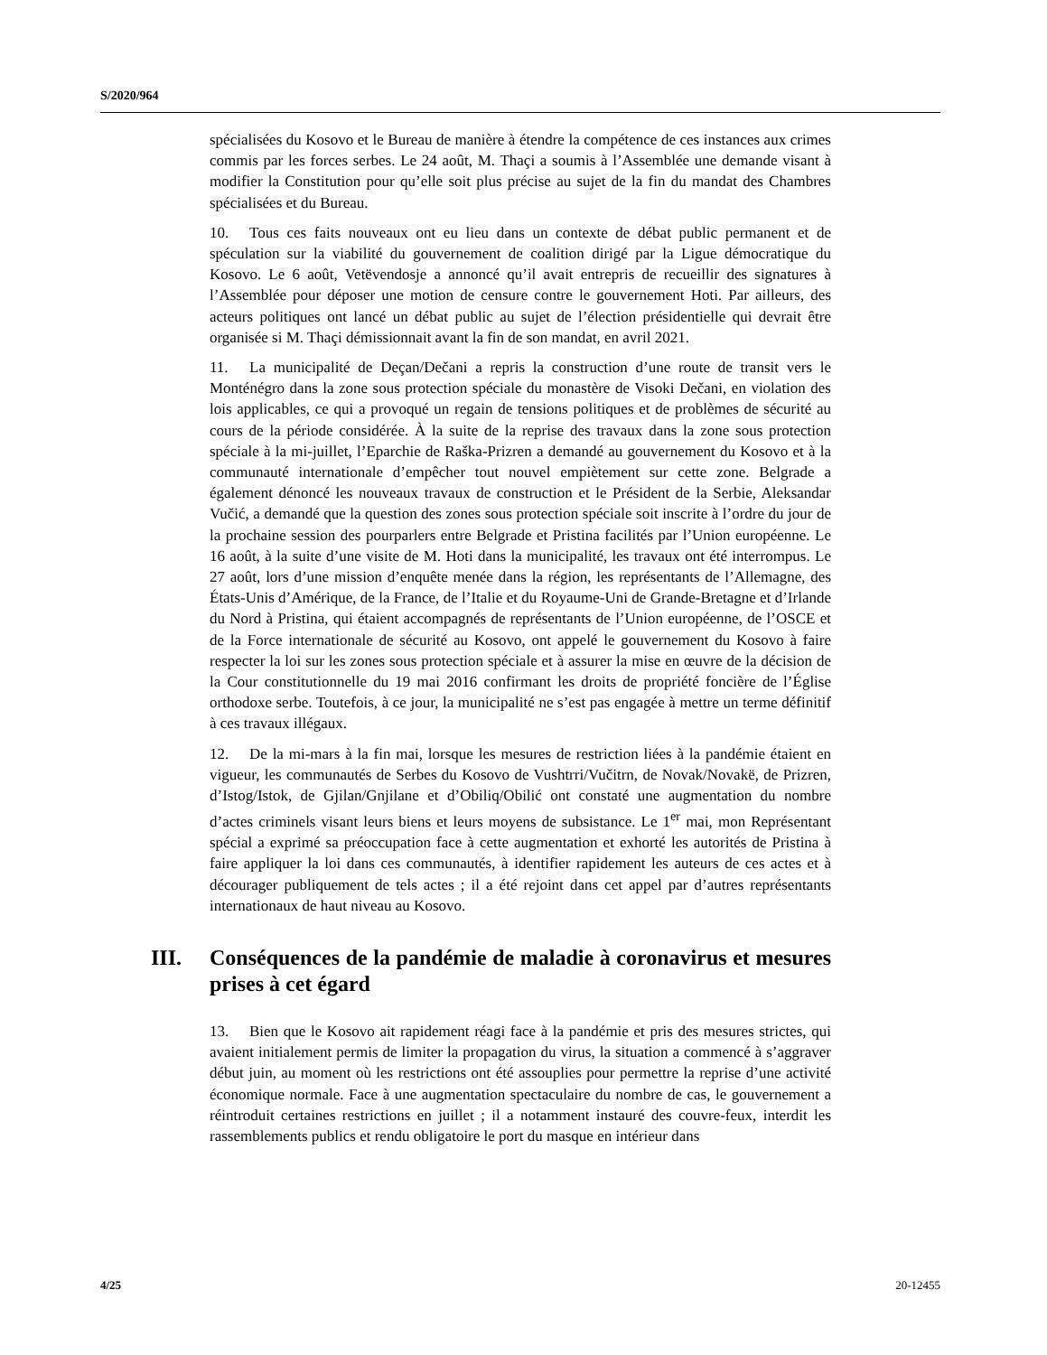S/2020/964
spécialisées du Kosovo et le Bureau de manière à étendre la compétence de ces instances aux crimes commis par les forces serbes. Le 24 août, M. Thaçi a soumis à l’Assemblée une demande visant à modifier la Constitution pour qu’elle soit plus précise au sujet de la fin du mandat des Chambres spécialisées et du Bureau.
10. Tous ces faits nouveaux ont eu lieu dans un contexte de débat public permanent et de spéculation sur la viabilité du gouvernement de coalition dirigé par la Ligue démocratique du Kosovo. Le 6 août, Vetëvendosje a annoncé qu’il avait entrepris de recueillir des signatures à l’Assemblée pour déposer une motion de censure contre le gouvernement Hoti. Par ailleurs, des acteurs politiques ont lancé un débat public au sujet de l’élection présidentielle qui devrait être organisée si M. Thaçi démissionnait avant la fin de son mandat, en avril 2021.
11. La municipalité de Deçan/Dečani a repris la construction d’une route de transit vers le Monténégro dans la zone sous protection spéciale du monastère de Visoki Dečani, en violation des lois applicables, ce qui a provoqué un regain de tensions politiques et de problèmes de sécurité au cours de la période considérée. À la suite de la reprise des travaux dans la zone sous protection spéciale à la mi-juillet, l’Eparchie de Raška-Prizren a demandé au gouvernement du Kosovo et à la communauté internationale d’empêcher tout nouvel empiètement sur cette zone. Belgrade a également dénoncé les nouveaux travaux de construction et le Président de la Serbie, Aleksandar Vučić, a demandé que la question des zones sous protection spéciale soit inscrite à l’ordre du jour de la prochaine session des pourparlers entre Belgrade et Pristina facilités par l’Union européenne. Le 16 août, à la suite d’une visite de M. Hoti dans la municipalité, les travaux ont été interrompus. Le 27 août, lors d’une mission d’enquête menée dans la région, les représentants de l’Allemagne, des États-Unis d’Amérique, de la France, de l’Italie et du Royaume-Uni de Grande-Bretagne et d’Irlande du Nord à Pristina, qui étaient accompagnés de représentants de l’Union européenne, de l’OSCE et de la Force internationale de sécurité au Kosovo, ont appelé le gouvernement du Kosovo à faire respecter la loi sur les zones sous protection spéciale et à assurer la mise en œuvre de la décision de la Cour constitutionnelle du 19 mai 2016 confirmant les droits de propriété foncière de l’Église orthodoxe serbe. Toutefois, à ce jour, la municipalité ne s’est pas engagée à mettre un terme définitif à ces travaux illégaux.
12. De la mi-mars à la fin mai, lorsque les mesures de restriction liées à la pandémie étaient en vigueur, les communautés de Serbes du Kosovo de Vushtrri/Vučitrn, de Novak/Novakë, de Prizren, d’Istog/Istok, de Gjilan/Gnjilane et d’Obiliq/Obilić ont constaté une augmentation du nombre d’actes criminels visant leurs biens et leurs moyens de subsistance. Le 1<sup>er</sup> mai, mon Représentant spécial a exprimé sa préoccupation face à cette augmentation et exhorté les autorités de Pristina à faire appliquer la loi dans ces communautés, à identifier rapidement les auteurs de ces actes et à décourager publiquement de tels actes ; il a été rejoint dans cet appel par d’autres représentants internationaux de haut niveau au Kosovo.
III. Conséquences de la pandémie de maladie à coronavirus et mesures prises à cet égard
13. Bien que le Kosovo ait rapidement réagi face à la pandémie et pris des mesures strictes, qui avaient initialement permis de limiter la propagation du virus, la situation a commencé à s’aggraver début juin, au moment où les restrictions ont été assouplies pour permettre la reprise d’une activité économique normale. Face à une augmentation spectaculaire du nombre de cas, le gouvernement a réintroduit certaines restrictions en juillet ; il a notamment instauré des couvre-feux, interdit les rassemblements publics et rendu obligatoire le port du masque en intérieur dans
4/25 20-12455